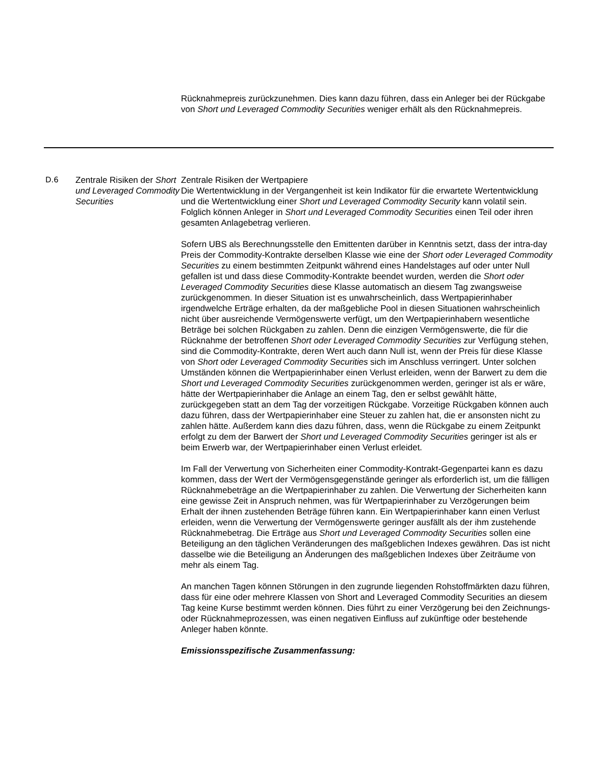Rücknahmepreis zurückzunehmen. Dies kann dazu führen, dass ein Anleger bei der Rückgabe von Short und Leveraged Commodity Securities weniger erhält als den Rücknahmepreis.
| D.6 | Zentrale Risiken der Short und Leveraged Commodity Securities | Zentrale Risiken der Wertpapiere Die Wertentwicklung in der Vergangenheit ist kein Indikator für die erwartete Wertentwicklung und die Wertentwicklung einer Short und Leveraged Commodity Security kann volatil sein. Folglich können Anleger in Short und Leveraged Commodity Securities einen Teil oder ihren gesamten Anlagebetrag verlieren. Sofern UBS als Berechnungsstelle den Emittenten darüber in Kenntnis setzt, dass der intra-day Preis der Commodity-Kontrakte derselben Klasse wie eine der Short oder Leveraged Commodity Securities zu einem bestimmten Zeitpunkt während eines Handelstages auf oder unter Null gefallen ist und dass diese Commodity-Kontrakte beendet wurden, werden die Short oder Leveraged Commodity Securities diese Klasse automatisch an diesem Tag zwangsweise zurückgenommen. In dieser Situation ist es unwahrscheinlich, dass Wertpapierinhaber irgendwelche Erträge erhalten, da der maßgebliche Pool in diesen Situationen wahrscheinlich nicht über ausreichende Vermögenswerte verfügt, um den Wertpapierinhabern wesentliche Beträge bei solchen Rückgaben zu zahlen. Denn die einzigen Vermögenswerte, die für die Rücknahme der betroffenen Short oder Leveraged Commodity Securities zur Verfügung stehen, sind die Commodity-Kontrakte, deren Wert auch dann Null ist, wenn der Preis für diese Klasse von Short oder Leveraged Commodity Securities sich im Anschluss verringert. Unter solchen Umständen können die Wertpapierinhaber einen Verlust erleiden, wenn der Barwert zu dem die Short und Leveraged Commodity Securities zurückgenommen werden, geringer ist als er wäre, hätte der Wertpapierinhaber die Anlage an einem Tag, den er selbst gewählt hätte, zurückgegeben statt an dem Tag der vorzeitigen Rückgabe. Vorzeitige Rückgaben können auch dazu führen, dass der Wertpapierinhaber eine Steuer zu zahlen hat, die er ansonsten nicht zu zahlen hätte. Außerdem kann dies dazu führen, dass, wenn die Rückgabe zu einem Zeitpunkt erfolgt zu dem der Barwert der Short und Leveraged Commodity Securities geringer ist als er beim Erwerb war, der Wertpapierinhaber einen Verlust erleidet. Im Fall der Verwertung von Sicherheiten einer Commodity-Kontrakt-Gegenpartei kann es dazu kommen, dass der Wert der Vermögensgegenstände geringer als erforderlich ist, um die fälligen Rücknahmebeträge an die Wertpapierinhaber zu zahlen. Die Verwertung der Sicherheiten kann eine gewisse Zeit in Anspruch nehmen, was für Wertpapierinhaber zu Verzögerungen beim Erhalt der ihnen zustehenden Beträge führen kann. Ein Wertpapierinhaber kann einen Verlust erleiden, wenn die Verwertung der Vermögenswerte geringer ausfällt als der ihm zustehende Rücknahmebetrag. Die Erträge aus Short und Leveraged Commodity Securities sollen eine Beteiligung an den täglichen Veränderungen des maßgeblichen Indexes gewähren. Das ist nicht dasselbe wie die Beteiligung an Änderungen des maßgeblichen Indexes über Zeiträume von mehr als einem Tag. An manchen Tagen können Störungen in den zugrunde liegenden Rohstoffmärkten dazu führen, dass für eine oder mehrere Klassen von Short and Leveraged Commodity Securities an diesem Tag keine Kurse bestimmt werden können. Dies führt zu einer Verzögerung bei den Zeichnungs- oder Rücknahmeprozessen, was einen negativen Einfluss auf zukünftige oder bestehende Anleger haben könnte. Emissionsspezifische Zusammenfassung: |